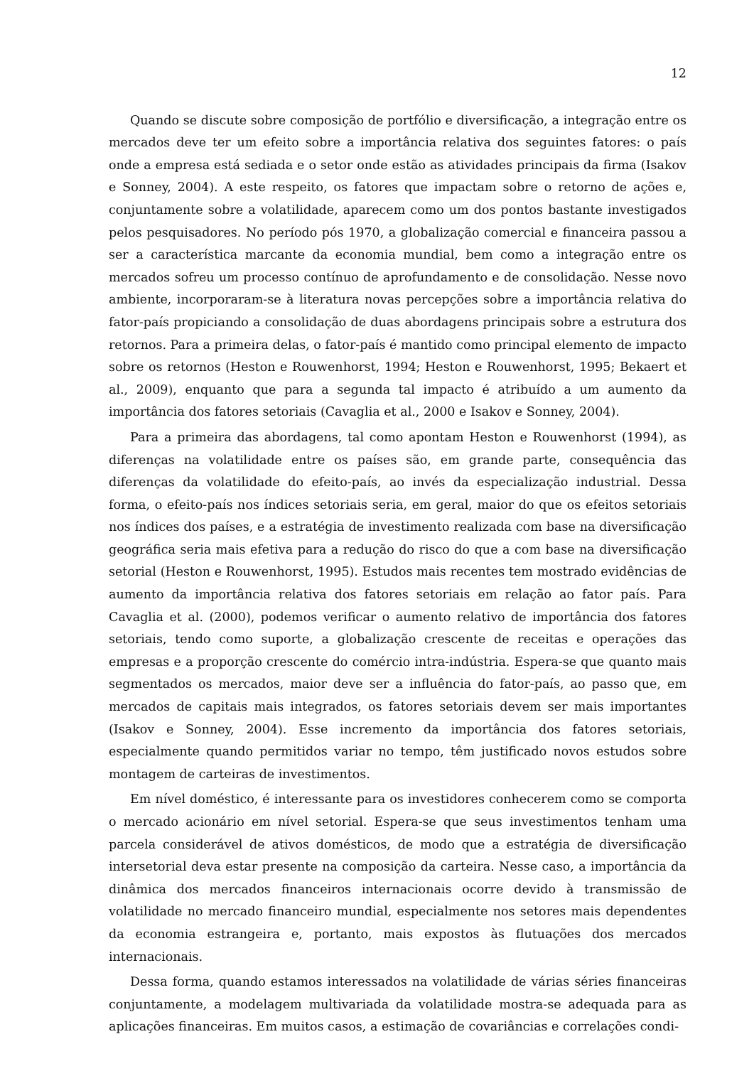12
Quando se discute sobre composição de portfólio e diversificação, a integração entre os mercados deve ter um efeito sobre a importância relativa dos seguintes fatores: o país onde a empresa está sediada e o setor onde estão as atividades principais da firma (Isakov e Sonney, 2004). A este respeito, os fatores que impactam sobre o retorno de ações e, conjuntamente sobre a volatilidade, aparecem como um dos pontos bastante investigados pelos pesquisadores. No período pós 1970, a globalização comercial e financeira passou a ser a característica marcante da economia mundial, bem como a integração entre os mercados sofreu um processo contínuo de aprofundamento e de consolidação. Nesse novo ambiente, incorporaram-se à literatura novas percepções sobre a importância relativa do fator-país propiciando a consolidação de duas abordagens principais sobre a estrutura dos retornos. Para a primeira delas, o fator-país é mantido como principal elemento de impacto sobre os retornos (Heston e Rouwenhorst, 1994; Heston e Rouwenhorst, 1995; Bekaert et al., 2009), enquanto que para a segunda tal impacto é atribuído a um aumento da importância dos fatores setoriais (Cavaglia et al., 2000 e Isakov e Sonney, 2004).
Para a primeira das abordagens, tal como apontam Heston e Rouwenhorst (1994), as diferenças na volatilidade entre os países são, em grande parte, consequência das diferenças da volatilidade do efeito-país, ao invés da especialização industrial. Dessa forma, o efeito-país nos índices setoriais seria, em geral, maior do que os efeitos setoriais nos índices dos países, e a estratégia de investimento realizada com base na diversificação geográfica seria mais efetiva para a redução do risco do que a com base na diversificação setorial (Heston e Rouwenhorst, 1995). Estudos mais recentes tem mostrado evidências de aumento da importância relativa dos fatores setoriais em relação ao fator país. Para Cavaglia et al. (2000), podemos verificar o aumento relativo de importância dos fatores setoriais, tendo como suporte, a globalização crescente de receitas e operações das empresas e a proporção crescente do comércio intra-indústria. Espera-se que quanto mais segmentados os mercados, maior deve ser a influência do fator-país, ao passo que, em mercados de capitais mais integrados, os fatores setoriais devem ser mais importantes (Isakov e Sonney, 2004). Esse incremento da importância dos fatores setoriais, especialmente quando permitidos variar no tempo, têm justificado novos estudos sobre montagem de carteiras de investimentos.
Em nível doméstico, é interessante para os investidores conhecerem como se comporta o mercado acionário em nível setorial. Espera-se que seus investimentos tenham uma parcela considerável de ativos domésticos, de modo que a estratégia de diversificação intersetorial deva estar presente na composição da carteira. Nesse caso, a importância da dinâmica dos mercados financeiros internacionais ocorre devido à transmissão de volatilidade no mercado financeiro mundial, especialmente nos setores mais dependentes da economia estrangeira e, portanto, mais expostos às flutuações dos mercados internacionais.
Dessa forma, quando estamos interessados na volatilidade de várias séries financeiras conjuntamente, a modelagem multivariada da volatilidade mostra-se adequada para as aplicações financeiras. Em muitos casos, a estimação de covariâncias e correlações condi-